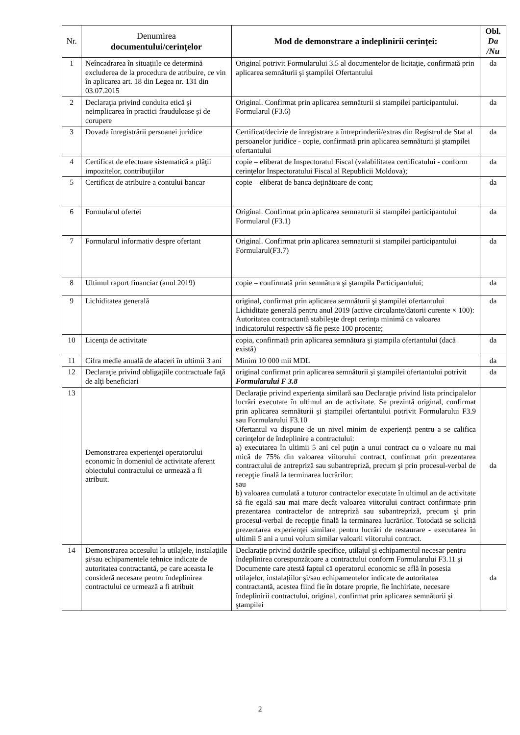| Nr. | Denumirea documentului/cerinţelor | Mod de demonstrare a îndeplinirii cerinţei: | Obl. Da /Nu |
| --- | --- | --- | --- |
| 1 | Neîncadrarea în situațiile ce determină excluderea de la procedura de atribuire, ce vin în aplicarea art. 18 din Legea nr. 131 din 03.07.2015 | Original potrivit Formularului 3.5 al documentelor de licitaţie, confirmată prin aplicarea semnăturii şi ştampilei Ofertantului | da |
| 2 | Declaraţia privind conduita etică şi neimplicarea în practici frauduloase şi de corupere | Original. Confirmat prin aplicarea semnăturii si stampilei participantului. Formularul (F3.6) | da |
| 3 | Dovada înregistrării persoanei juridice | Certificat/decizie de înregistrare a întreprinderii/extras din Registrul de Stat al persoanelor juridice - copie, confirmată prin aplicarea semnăturii şi ştampilei ofertantului | da |
| 4 | Certificat de efectuare sistematică a plăţii impozitelor, contribuţiilor | copie – eliberat de Inspectoratul Fiscal (valabilitatea certificatului - conform cerinţelor Inspectoratului Fiscal al Republicii Moldova); | da |
| 5 | Certificat de atribuire a contului bancar | copie – eliberat de banca deţinătoare de cont; | da |
| 6 | Formularul ofertei | Original. Confirmat prin aplicarea semnaturii si stampilei participantului Formularul (F3.1) | da |
| 7 | Formularul informativ despre ofertant | Original. Confirmat prin aplicarea semnaturii si stampilei participantului Formularul(F3.7) | da |
| 8 | Ultimul raport financiar (anul 2019) | copie – confirmată prin semnătura şi ştampila Participantului; | da |
| 9 | Lichiditatea generală | original, confirmat prin aplicarea semnăturii şi ştampilei ofertantului Lichiditate generală pentru anul 2019 (active circulante/datorii curente × 100): Autoritatea contractantă stabileşte drept cerinţa minimă ca valoarea indicatorului respectiv să fie peste 100 procente; | da |
| 10 | Licenţa de activitate | copia, confirmată prin aplicarea semnătura şi ştampila ofertantului (dacă există) | da |
| 11 | Cifra medie anuală de afaceri în ultimii 3 ani | Minim 10 000 mii MDL | da |
| 12 | Declaraţie privind obligaţiile contractuale faţă de alţi beneficiari | original confirmat prin aplicarea semnăturii şi ştampilei ofertantului potrivit Formularului F 3.8 | da |
| 13 | Demonstrarea experienţei operatorului economic în domeniul de activitate aferent obiectului contractului ce urmează a fi atribuit. | Declaraţie privind experienţa similară sau Declaraţie privind lista principalelor lucrări executate în ultimul an de activitate. Se prezintă original, confirmat prin aplicarea semnăturii şi ştampilei ofertantului potrivit Formularului F3.9 sau Formularului F3.10 Ofertantul va dispune de un nivel minim de experienţă pentru a se califica cerinţelor de îndeplinire a contractului: a) executarea în ultimii 5 ani cel puţin a unui contract cu o valoare nu mai mică de 75% din valoarea viitorului contract, confirmat prin prezentarea contractului de antrepriză sau subantrepriză, precum şi prin procesul-verbal de recepţie finală la terminarea lucrărilor; sau b) valoarea cumulată a tuturor contractelor executate în ultimul an de activitate să fie egală sau mai mare decât valoarea viitorului contract confirmate prin prezentarea contractelor de antrepriză sau subantrepriză, precum şi prin procesul-verbal de recepţie finală la terminarea lucrărilor. Totodată se solicită prezentarea experienţei similare pentru lucrări de restaurare - executarea în ultimii 5 ani a unui volum similar valoarii viitorului contract. | da |
| 14 | Demonstrarea accesului la utilajele, instalaţiile şi/sau echipamentele tehnice indicate de autoritatea contractantă, pe care aceasta le consideră necesare pentru îndeplinirea contractului ce urmează a fi atribuit | Declaraţie privind dotările specifice, utilajul şi echipamentul necesar pentru îndeplinirea corespunzătoare a contractului conform Formularului F3.11 şi Documente care atestă faptul că operatorul economic se află în posesia utilajelor, instalaţiilor şi/sau echipamentelor indicate de autoritatea contractantă, acestea fiind fie în dotare proprie, fie închiriate, necesare îndeplinirii contractului, original, confirmat prin aplicarea semnăturii şi ştampilei | da |
2